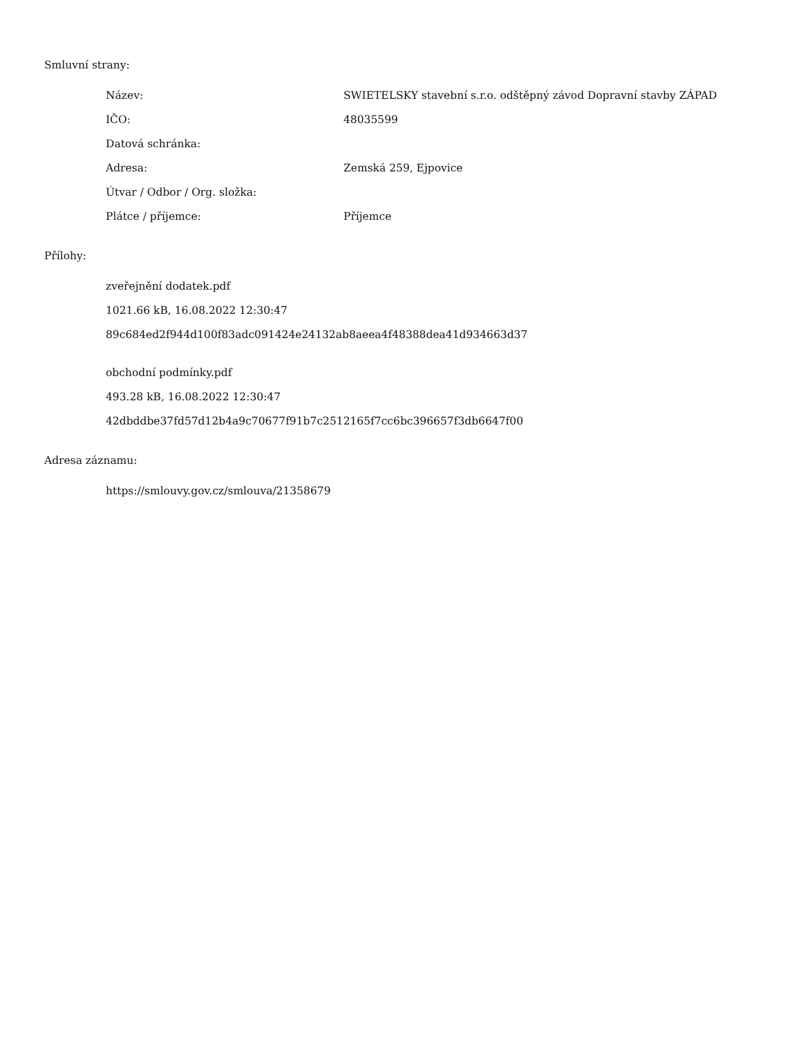Smluvní strany:
| Název: | SWIETELSKY stavební s.r.o. odštěpný závod Dopravní stavby ZÁPAD |
| IČO: | 48035599 |
| Datová schránka: | |
| Adresa: | Zemská 259, Ejpovice |
| Útvar / Odbor / Org. složka: | |
| Plátce / příjemce: | Příjemce |
Přílohy:
zveřejnění dodatek.pdf
1021.66 kB, 16.08.2022 12:30:47
89c684ed2f944d100f83adc091424e24132ab8aeea4f48388dea41d934663d37
obchodní podmínky.pdf
493.28 kB, 16.08.2022 12:30:47
42dbddbe37fd57d12b4a9c70677f91b7c2512165f7cc6bc396657f3db6647f00
Adresa záznamu:
https://smlouvy.gov.cz/smlouva/21358679